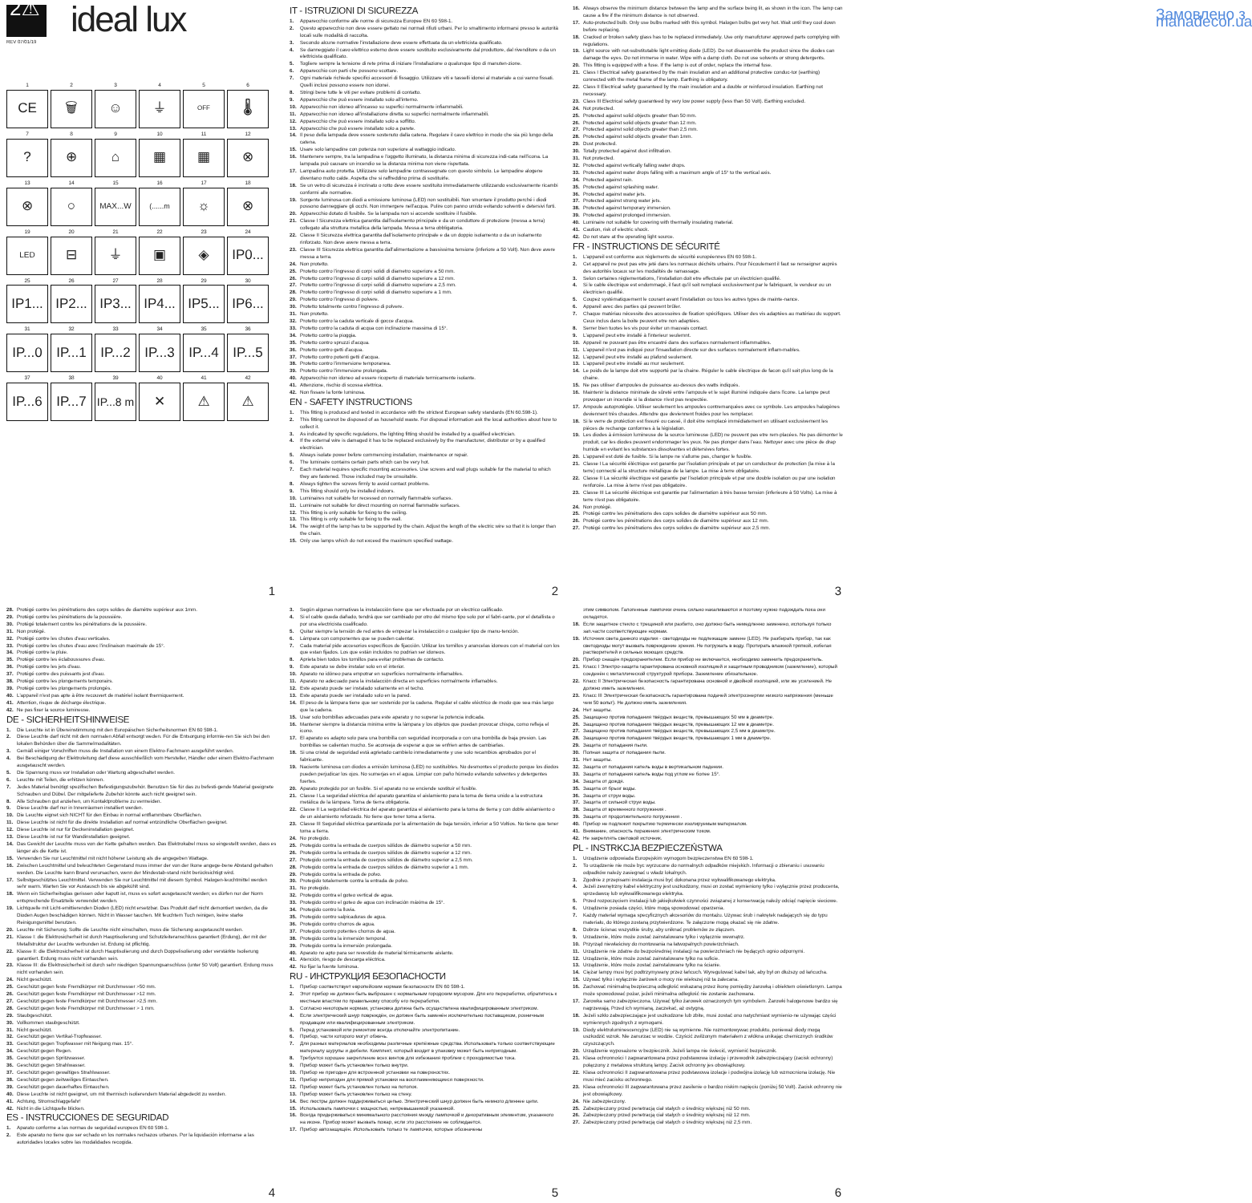2⚠
REV 07/01/19
ideal lux
1
CE
2
🗑
3
☺
4
⏚
5
OFF
6
🌡
7
?
8
⊕
9
⌂
10
▦
11
▦
12
⊗
13
⊗
14
○
15
MAX...W
16
(......m
17
☼
18
⊗
19
LED
20
⊟
21
⏚
22
▣
23
◈
24
IP0...
25
IP1...
26
IP2...
27
IP3...
28
IP4...
29
IP5...
30
IP6...
31
IP...0
32
IP...1
33
IP...2
34
IP...3
35
IP...4
36
IP...5
37
IP...6
38
IP...7
39
IP...8 m
40
✕
41
⚠
42
⚠
1
IT - ISTRUZIONI DI SICUREZZA
1. Apparecchio conforme alle norme di sicurezza Europee EN 60 598-1.
2. Questo apparecchio non deve essere gettato nei normali rifiuti urbani. Per lo smaltimento informarsi presso le autorità locali sulle modalità di raccolta.
3. Secondo alcune normative l'installazione deve essere effettuata da un elettricista qualificato.
4. Se danneggiato il cavo elettrico esterno deve essere sostituito esclusivamente dal produttore, dal rivenditore o da un elettricista qualificato.
5. Togliere sempre la tensione di rete prima di iniziare l'installazione o qualunque tipo di manuten-zione.
6. Apparecchio con parti che possono scottare.
7. Ogni materiale richiede specifici accessori di fissaggio. Utilizzare viti e tasselli idonei al materiale a cui vanno fissati. Quelli inclusi possono essere non idonei.
8. Stringi bene tutte le viti per evitare problemi di contatto.
9. Apparecchio che può essere installato solo all'interno.
10. Apparecchio non idoneo all'incasso su superfici normalmente infiammabili.
11. Apparecchio non idoneo all'installazione diretta su superfici normalmente infiammabili.
12. Apparecchio che può essere installato solo a soffitto.
13. Apparecchio che può essere installato solo a parete.
14. Il peso della lampada deve essere sostenuto dalla catena. Regolare il cavo elettrico in modo che sia più lungo della catena.
15. Usare solo lampadine con potenza non superiore al wattaggio indicato.
16. Mantenere sempre, tra la lampadina e l'oggetto illuminato, la distanza minima di sicurezza indi-cata nell'icona. La lampada può causare un incendio se la distanza minima non viene rispettata.
17. Lampadina auto protetta. Utilizzare solo lampadine contrassegnate con questo simbolo. Le lampadine alogene diventano molto calde. Aspetta che si raffreddino prima di sostituirle.
18. Se un vetro di sicurezza è incrinato o rotto deve essere sostituito immediatamente utilizzando esclusivamente ricambi conformi alle normative.
19. Sorgente luminosa con diodi a emissione luminosa (LED) non sostituibili. Non smontare il prodotto perché i diodi possono danneggiare gli occhi. Non immergere nell'acqua. Pulire con panno umido evitando solventi e detersivi forti.
20. Apparecchio dotato di fusibile. Se la lampada non si accende sostituire il fusibile.
21. Classe I Sicurezza elettrica garantita dall'isolamento principale e da un conduttore di protezione (messa a terra) collegato alla struttura metallica della lampada. Messa a terra obbligatoria.
22. Classe II Sicurezza elettrica garantita dall'isolamento principale e da un doppio isolamento o da un isolamento rinforzato. Non deve avere messa a terra.
23. Classe III Sicurezza elettrica garantita dall'alimentazione a bassissima tensione (inferiore a 50 Volt). Non deve avere messa a terra.
24. Non protetto.
25. Protetto contro l'ingresso di corpi solidi di diametro superiore a 50 mm.
26. Protetto contro l'ingresso di corpi solidi di diametro superiore a 12 mm.
27. Protetto contro l'ingresso di corpi solidi di diametro superiore a 2,5 mm.
28. Protetto contro l'ingresso di corpi solidi di diametro superiore a 1 mm.
29. Protetto contro l'ingresso di polvere.
30. Protetto totalmente contro l'ingresso di polvere.
31. Non protetto.
32. Protetto contro la caduta verticale di gocce d'acqua.
33. Protetto contro la caduta di acqua con inclinazione massima di 15°.
34. Protetto contro la pioggia.
35. Protetto contro spruzzi d'acqua.
36. Protetto contro getti d'acqua.
37. Protetto contro potenti getti d'acqua.
38. Protetto contro l'immersione temporanea.
39. Protetto contro l'immersione prolungata.
40. Apparecchio non idoneo ad essere ricoperto di materiale termicamente isolante.
41. Attenzione, rischio di scossa elettrica.
42. Non fissare la fonte luminosa.
EN - SAFETY INSTRUCTIONS
1. This fitting is produced and tested in accordance with the strictest European safety standards (EN 60.598-1).
2. This fitting cannot be disposed of as household waste. For disposal information ask the local authorities about how to collect it.
3. As indicated by specific regulations, the lighting fitting should be installed by a qualified electrician.
4. If the external wire is damaged it has to be replaced exclusively by the manufacturer, distributor or by a qualified electrician.
5. Always isolate power before commencing installation, maintenance or repair.
6. The luminaire contains certain parts which can be very hot.
7. Each material requires specific mounting accessories. Use screws and wall plugs suitable for the material to which they are fastened. Those included may be unsuitable.
8. Always tighten the screws firmly to avoid contact problems.
9. This fitting should only be installed indoors.
10. Luminaires not suitable for recessed on normally flammable surfaces.
11. Luminaire not suitable for direct mounting on normal flammable surfaces.
12. This fitting is only suitable for fixing to the ceiling.
13. This fitting is only suitable for fixing to the wall.
14. The weight of the lamp has to be supported by the chain. Adjust the length of the electric wire so that it is longer than the chain.
15. Only use lamps which do not exceed the maximum specified wattage.
2
Замовлено з manadecor.ua
16. Always observe the minimum distance between the lamp and the surface being lit, as shown in the icon. The lamp can cause a fire if the minimum distance is not observed.
17. Auto-protected bulb. Only use bulbs marked with this symbol. Halogen bulbs get very hot. Wait until they cool down before replacing.
18. Cracked or broken safety glass has to be replaced immediately. Use only manufcturer approved parts complying with regulations.
19. Light source with not-substitutable light emitting diode (LED). Do not disassemble the product since the diodes can damage the eyes. Do not immerse in water. Wipe with a damp cloth. Do not use solvents or strong detergents.
20. This fitting is equipped with a fuse. If the lamp is out of order, replace the internal fuse.
21. Class I Electrical safety guaranteed by the main insulation and an additional protective conduc-tor (earthing) connected with the metal frame of the lamp. Earthing is obligatory.
22. Class II Electrical safety guaranteed by the main insulation and a double or reinforced insulation. Earthing not necessary.
23. Class III Electrical safety guaranteed by very low power supply (less than 50 Volt). Earthing excluded.
24. Not protected.
25. Protected against solid objects greater than 50 mm.
26. Protected against solid objects greater than 12 mm.
27. Protected against solid objects greater than 2,5 mm.
28. Protected against solid objects greater than 1mm.
29. Dust protected.
30. Totally protected against dust infiltration.
31. Not protected.
32. Protected against vertically falling water drops.
33. Protected against water drops falling with a maximum angle of 15° to the vertical axis.
34. Protected against rain.
35. Protected against splashing water.
36. Protected against water jets.
37. Protected against strong water jets.
38. Protected against temporary immersion.
39. Protected against prolonged immersion.
40. Luminaire not suitable for covering with thermally insulating material.
41. Caution, risk of electric shock.
42. Do not stare at the operating light source.
FR - INSTRUCTIONS DE SÉCURITÉ
1. L'appareil est conforme aux règlements de sécurité européennes EN 60 598-1.
2. Cet appareil ne peut pas etre jeté dans les normaux déchéts urbains. Pour l'écoulement il faut se renseigner auprès des autorités locaux sur les modalités de ramassage.
3. Selon certaines règlementations, l'installation doit etre effectuée par un électricien qualifié.
4. Si le cable électrique est endommagé, il faut qu'il soit remplacé exclusivement par le fabriquant, le vendeur ou un électricien qualifié.
5. Coupez systématiquement le courant avant l'installation ou tous les autres types de mainte-nance.
6. Appareil avec des parties qui peuvent brûler.
7. Chaque matériau nécessite des accessoires de fixation spécifiques. Utiliser des vis adaptées au matériau du support. Ceux inclus dans la boite peuvent etre non adaptées.
8. Serrer bien tuotes les vis pour éviter un mauvais contact.
9. L'appareil peut etre installé à l'interieur seulemnt.
10. Appareil ne pouvant pas être encastré dans des surfaces normalement inflammables.
11. L'appareil n'est pas indiqué pour l'insasllation directe sur des surfaces normalement inflam-mables.
12. L'appareil peut etre installé au plafond seulement.
13. L'appareil peut etre installé au mur seulement.
14. Le poids de la lampe doit etre supporté par la chaine. Réguler le cable électrique de facon qu'il soit plus long de la chaine.
15. Ne pas utiliser d'ampoules de puissance au-dessus des watts indiqués.
16. Maintenir la distance minimale de sûreté entre l'ampoule et le sujet illuminé indiquée dans l'icone. La lampe peut provoquer un incendie si la distance n'est pas respectée.
17. Ampoule autoprotégée. Utiliser seulement les ampoules contremarquées avec ce symbole. Les ampoules halogènes deviennent très chaudes. Attendre que deviennent froides pour les remplacer.
18. Si le verre de protéction est fissuré ou cassé, il doit étre remplacé immédiatement en utilisant exclusivement les pièces de rechange conformes à la législation.
19. Les diodes à émission lumineuse de la source lumineuse (LED) ne peuvent pas etre rem-placées. Ne pas démonter le produit, car les diodes peuvent endommager les yeux. Ne pas plonger dans l'eau. Nettoyer avec une pièce de drap humide en evitant les substances dissolvantes et détersives fortes.
20. L'appareil est doté de fusible. Si la lampe ne s'allume pas, changer le fusible.
21. Classe I La sécurité éléctrique est garantie par l'isolation principale et par un conducteur de protection (la mise à la terre) connecté al la structure métallique de la lampe. La mise à terre obligatoire.
22. Classe II La sécurité électrique est garantie par l'isolation principale et par une double isolation ou par une isolation renforcée. La mise à terre n'est pas obligatoire.
23. Classe III La sécurité éléctrique est garantie par l'alimentation à très basse tension (inferieure à 50 Volts). La mise à terre n'est pas obligatoire.
24. Non protégé.
25. Protégé contre les pénétrations des cops solides de diamètre supérieur aux 50 mm.
26. Protégé contre les pénétrations des corps solides de diamètre supérieur aux 12 mm.
27. Protégé contre les pénétrations des corps solides de diamètre supérieur aux 2,5 mm.
3
28. Protégé contre les pénétrations des corps soldes de diamètre supérieur aux 1mm.
29. Protégé contre les pénétrations de la poussière.
30. Protégé totalement contre les pénétrations de la poussière.
31. Non protégé.
32. Protégé contre les chutes d'eau verticales.
33. Protégé contre les chutes d'eau avec l'inclinaison maximale de 15°.
34. Protégé contre la pluie.
35. Protégé contre les éclaboussures d'eau.
36. Protégé contre les jets d'eau.
37. Protégé contre des puissants jest d'eau.
38. Protégé contre les plongements temporairs.
39. Protégé contre les plongements prolongés.
40. L'appareil n'est pas apte à être recouvert de matériel isolant thermiquement.
41. Attention, risque de décharge électrique.
42. Ne pas fixer la source lumineuse.
DE - SICHERHEITSHINWEISE
1. Die Leuchte ist in Übereinstimmung mit den Europäischen Sicherheitsnormen EN 60 598-1.
2. Diese Leuchte darf nicht mit dem normalen Abfall entsorgt weden. Für die Entsorgung informie-ren Sie sich bei den lokalen Behörden über die Sammelmodalitäten.
3. Gemäß einiger Vorschriften muss die Installation von einem Elektro-Fachmann ausgeführt werden.
4. Bei Beschädigung der Elektroleitung darf diese ausschließlich vom Hersteller, Händler oder einem Elektro-Fachmann ausgetauscht werden.
5. Die Spannung muss vor Installation oder Wartung abgeschaltet werden.
6. Leuchte mit Teilen, die erhitzen können.
7. Jedes Material benötigt spezifischen Befestigungszubehör. Benutzen Sie für das zu befesti-gende Material geeignete Schrauben und Dübel. Der mitgelieferte Zubehör könnte auch nicht geeignet sein.
8. Alle Schrauben gut anziehen, um Kontaktprobleme zu vermeiden.
9. Diese Leuchte darf nur in Innenräumen installiert werden.
10. Die Leuchte eignet sich NICHT für den Einbau in normal entflammbare Oberflächen.
11. Diese Leuchte ist nicht für die direkte Installation auf normal entzündliche Oberflächen geeignet.
12. Diese Leuchte ist nur für Deckeninstallation geeignet.
13. Diese Leuchte ist nur für Wandinstallation geeignet.
14. Das Gewicht der Leuchte muss von der Kette gehalten werden. Das Elektrokabel muss so eingestellt werden, dass es länger als die Kette ist.
15. Verwenden Sie nur Leuchtmittel mit nicht höherer Leistung als die angegeben Wattage.
16. Zwischen Leuchtmittel und beleuchteten Gegenstand muss immer der von der Ikone angege-bene Abstand gehalten werden. Die Leuchte kann Brand verursachen, wenn der Mindestab-stand nicht berücksichtigt wird.
17. Selbstgeschütztes Leuchtmittel. Verwenden Sie nur Leuchtmittel mit diesem Symbol. Halogen-leuchtmittel werden sehr warm. Warten Sie vor Austausch bis sie abgekühlt sind.
18. Wenn ein Sicherheitsglas gerissen oder kaputt ist, muss es sofort ausgetauscht werden; es dürfen nur der Norm entsprechende Ersatzteile verwendet werden.
19. Lichtquelle mit Licht-emittierenden Dioden (LED) nicht ersetzbar. Das Produkt darf nicht demontiert werden, da die Dioden Augen beschädigen können. Nicht in Wasser tauchen. Mit feuchtem Tuch reinigen, keine starke Reinigungsmittel benutzen.
20. Leuchte mit Sicherung. Sollte die Leuchte nicht einschalten, muss die Sicherung ausgetauscht werden.
21. Klasse I: die Elektrosicherheit ist durch Hauptisolierung und Schutzleiteranschluss garantiert (Erdung), der mit der Metallstruktur der Leuchte verbunden ist. Erdung ist pflichtig.
22. Klasse II: die Elektrosicherheit ist durch Hauptisolierung und durch Doppelisolierung oder verstärkte Isolierung garantiert. Erdung muss nicht vorhanden sein.
23. Klasse III: die Elektrosicherheit ist durch sehr niedrigen Spannungsanschluss (unter 50 Volt) garantiert. Erdung muss nicht vorhanden sein.
24. Nicht geschützt.
25. Geschützt gegen feste Fremdkörper mit Durchmesser >50 mm.
26. Geschützt gegen feste Fremdkörper mit Durchmesser >12 mm.
27. Geschützt gegen feste Fremdkörper mit Durchmesser >2,5 mm.
28. Geschützt gegen feste Fremdkörper mit Durchmesser > 1 mm.
29. Staubgeschützt.
30. Vollkommen staubgeschützt.
31. Nicht geschützt.
32. Geschützt gegen Vertikal-Tropfwasser.
33. Geschützt gegen Tropfwasser mit Neigung max. 15°.
34. Geschützt gegen Regen.
35. Geschützt gegen Spritzwasser.
36. Geschützt gegen Strahlwasser.
37. Geschützt gegen gewaltiges Strahlwasser.
38. Geschützt gegen zeitweiliges Eintauchen.
39. Geschützt gegen dauerhaftes Eintauchen.
40. Diese Leuchte ist nicht geeignet, um mit thermisch isolierendem Material abgedeckt zu werden.
41. Achtung, Stromschlaggefahr!
42. Nicht in die Lichtquelle blicken.
ES - INSTRUCCIONES DE SEGURIDAD
1. Aparato conforme a las normas de seguridad europeos EN 60 598-1.
2. Este aparato no tiene que ser echado en los normales rechazos urbanos. Por la liquidación informarse a las autoridades locales sobre las modalidades recogida.
4
3. Según algunas normativas la instalacción tiene que ser efectuada por un electrico calificado.
4. Si el cable queda dañado, tendrá que ser cambiado por otro del mismo tipo solo por el fabri-cante, por el detallista o por una electricista cualificado.
5. Quitar siempre la tensión de red antes de empezar la instalacción o cualquier tipo de manu-tención.
6. Lámpara con componentes que se pueden calentar.
7. Cada material pide accesorios específicos de fijacción. Utilizar los tornillos y arancelas idoneos con el material con los que estan fijados. Los que están incluidos no podrian ser idoneos.
8. Aprieta bien todos los tornillos para evitar problemas de contacto.
9. Este aparato se debe instalar solo en el interior.
10. Aparato no idóneo para empotrar en superficies normalmente inflamables.
11. Aparato no adecuado para la instalacción directa en superficies normalmente inflamables.
12. Este aparato puede ser instalado solamente en el techo.
13. Este aparato puede ser instalado solo en la pared.
14. El peso de la lámpara tiene que ser sostenido por la cadena. Regular el cable eléctrico de modo que sea más largo que la cadena.
15. Usar solo bombillas adecuadas para este aparato y no superar la potencia indicada.
16. Mantener siempre la distancia minima entre la lámpara y los objetos que puedan provocar chispa, como refleja el icono.
17. El aparato es adapto solo para una bombilla con seguridad incorporada o con una bombilla de baja presion. Las bombillas se calientan mucho. Se aconseja de esperar a que se enfrien antes de cambiarlas.
18. Si una cristal de seguridad está agrietado cambielo inmediatamente y use solo recambios aprobados por el fabricante.
19. Naciente luminosa con diodos a emisión luminosa (LED) no sustituibles. No desmontes el producto porque los diodos pueden perjudicar los ojos. No sumerjas en el agua. Limpiar con paño húmedo evitando solventes y detergentes fuertes.
20. Aparato protegido por un fusible. Si el aparato no se enciende sostituir el fusible.
21. Classe I La seguridad eléctrica del aparato garantiza el aislamiento para la toma de tierra unido a la estructura metálica de la lámpara. Toma de tierra obligatoria.
22. Classe II La seguridad eléctrica del aparato garantiza el aislamiento para la toma de tierra y con doble aislamiento o de un aislamiento reforzado. No tiene que tener toma a tierra.
23. Classe III Seguridad eléctrica garantizada por la alimentación de baja tensión, inferior a 50 Voltios. No tiene que tener toma a tierra.
24. No protegido.
25. Protegido contra la entrada de cuerpos sòlidos de diámetro superior a 50 mm.
26. Protegido contra la entrada de cuerpos sòlidos de diámetro superior a 12 mm.
27. Protegido contra la entrada de cuerpos sòlidos de diámetro superior a 2,5 mm.
28. Protegido contra la entrada de cuerpos sòlidos de diámetro superior a 1 mm.
29. Protegido contra la entrada de polvo.
30. Protegido totalemente contra la entrada de polvo.
31. No protegido.
32. Protegido contra el goteo vertical de agua.
33. Protegido contro el goteo de agua con inclinación máxima de 15°.
34. Protegido contro la lluvia.
35. Protegido contro salpicaduras de agua.
36. Protegido contro chorros de agua.
37. Protegido contro potentes chorros de agua.
38. Protegido contra la inmersión temporal.
39. Protegido contra la inmersión prolongada.
40. Aparato no apto para ser revestido de material térmicamente aislante.
41. Atención, riesgo de descarga eléctrica.
42. No fijar la fuente luminosa.
RU - ИНСТРУКЦИЯ БЕЗОПАСНОСТИ
1. Прибор соответствует европейским нормам безопасности EN 60 598-1.
2. Этот прибор не должен быть выброшен с нормальным городским мусором. Для его переработки, обратитесь к местным властям по правильному способу его переработки.
3. Согласно некоторым нормам, установка должна быть осуществлена квалифицированным электриком.
4. Если электрический шнур повреждён, он должен быть заменён исключительно поставщиком, розничным продавцом или квалифицированным электриком.
5. Перед установкой или ремонтом всегда отключайте электропитание.
6. Прибор, части которого могут обжечь.
7. Для разных материалов необходимы различные крепёжные средства. Использовать только соответствующие материалу шурупы и дюбели. Комплект, который входит в упаковку может быть непригодным.
8. Требуется хорошее закрепление всех винтов для избежания проблем с проходимостью тока.
9. Прибор может быть установлен только внутри.
10. Прибор не пригоден для встроенной установки на поверхностях.
11. Прибор непригоден для прямой установки на воспламеняющиеся поверхности.
12. Прибор может быть установлен только на потолок.
13. Прибор может быть установлен только на стену.
14. Вес люстры должен поддерживаться цепью. Электрический шнур должен быть немного длиннее цепи.
15. Использовать лампочки с мощностью, непревышаемой указанной.
16. Всегда придерживаться минимального расстояния между лампочкой и декоративным элементом, указанного на иконе. Прибор может вызвать пожар, если это расстояние не соблюдается.
17. Прибор автозащищён. Использовать только те лампочки, которые обозначены
5
этим символом. Галогенные лампочки очень сильно накаливаются и поэтому нужно подождать пока они охладятся.
18. Если защитное стекло с трещиной или разбито, оно должно быть немедленно заменено, используя только зап.части соответствующие нормам.
19. Источник света данного изделия - светодиоды не подлежащие замене (LED). Не разбирать прибор, так как светодиоды могут вызвать повреждение зрения. Не погружать в воду. Протирать влажной тряпкой, избегая растворителей и сильных моющих средств.
20. Прибор снащён предохранителем. Если прибор не включается, необходимо заменить предохранитель.
21. Класс I Электро-защита гарантирована основной изоляцией и защитным проводником (заземление), который соеденён с металлической структурой прибора. Заземление обязательное.
22. Класс II Электрическая безопасность гарантирована основной и двойной изоляцией, или же усилениeй. Не должно иметь заземления.
23. Класс III Электрическая безопасность гарантирована подачей электроэнергии низкого напряжения (меньше чем 50 вольт). Не должно иметь заземления.
24. Нет защиты.
25. Защищено против попадания твёрдых веществ, превышающих 50 мм в диаметре.
26. Защищено против попадания твёрдых веществ, превышающих 12 мм в диаметре.
27. Защищено против попадания твёрдых веществ, превышающих 2,5 мм в диаметре.
28. Защищено против попадания твёрдых веществ, превышающих 1 мм в диаметре.
29. Защита от попадания пыли.
30. Полная защита от попадания пыли.
31. Нет защиты.
32. Защита от попадания капель воды в вертикальном падении.
33. Защита от попадания капель воды под углом не более 15°.
34. Защита от дождя.
35. Защита от брызг воды.
36. Защита от струи воды.
37. Защита от сильной струи воды.
38. Защита от временного погружения .
39. Защита от продолжительного погружения .
40. Прибор не подлежит покрытию термически изолируемым материалом.
41. Внимание, опасность поражения электрическим током.
42. Не закреплять световой источник.
PL - INSTRKCJA BEZPIECZEŃSTWA
1. Urządzenie odpowiada Europejskim wymogom bezpieczenstwa EN 60 598-1.
2. To urządzenie nie może byc wyrzucone do normalnych odpadków miejskich. Informacji o zbieraniu i usuwaniu odpadków należy zasiegnać u władz lokalnych.
3. Zgodnie z przepisami instalacja musi być dokonana przez wykwalifikowanego elektryka.
4. Jeżeli zewnętrzny kabel elektryczny jest uszkodzony, musi on zostać wymieniony tylko i wyłącznie przez producenta, sprzedawcę lub wykwalifikowanego elektryka.
5. Przed rozpoczęciem instalacji lub jakiejkolwiek czynności związanej z konserwacją należy odciąć napięcie sieciowe.
6. Urządzenie posiada części, które mogą spowodować oparzenia.
7. Każdy materiał wymaga specyficznych akcesoriów do montażu. Używac śrub i nakrętek nadających się do typu materiału, do którego zostaną przytwierdzone. Te załączone mogą okazać się nie zdatne.
8. Dobrze ścisnac wszystkie śruby, aby uniknać problemów ze złączem.
9. Urzadzenie, które może zostać zainstalowane tylko i wyłącznie wewnątrz.
10. Przyrząd niewłaściwy do montowania na łatwopalnych powierzchniach.
11. Urządzenie nie zdatne do bezpośredniej instalacji na powierzchniach nie będących ognio odpornymi.
12. Urządzenie, które może zostać zainstalowane tylko na suficie.
13. Urządzenie, które może zostać zainstalowane tylko na ścianie.
14. Ciężar lampy musi być podtrzymywany przez łańcuch. Wyregulować kabel tak, aby był on dłuższy od łańcucha.
15. Używać tylko i wyłącznie żarówek o mocy nie wiekszej niż ta zalecana.
16. Zachować minimalną bezpieczną odległość wskazaną przez ikonę pomiędzy żarowką i obiektem oświetlonym. Lampa może spowodować pożar, jeżeli minimalna odległość nie zostanie zachowana.
17. Żarowka samo zabezpieczona. Używać tylko żarowek oznaczonych tym symbolem. Żarowki halogenowe bardzo się nagrzewają. Przed ich wymianą, zaczekać, aż ostygną.
18. Jeżeli szkło zabezpieczające jest uszkodzone lub zbite, musi zostać ono natychmiast wymienio-ne używając części wymiennych zgodnych z wymogami.
19. Diody elektroluminescencyjne (LED) nie są wymienne. Nie rozmontowywac produktu, ponieważ diody mogą uszkodzić wzrok. Nie zanurzac w wodzie. Czyścić zwilżonym materiałem z włókna unikając chemicznych środków czyszczących.
20. Urządzenie wyposażone w bezpiecznik. Jeżeli lampa nie świecić, wymienić bezpiecznik.
21. Klasa ochronności I zagwarantowana przez podstawowa izolację i przewodnik zabezpieczający (zacisk ochronny) połączony z metalowa strukturą lampy. Zacisk ochronny jes obowiązkowy.
22. Klasa ochronności II zagwarantowana przez podstawowa izolacje i podwójna izolację lub wzmocniona izolację. Nie musi mieć zacisku ochronnego.
23. Klasa ochronności III zagwarantowana przez zasilenie o bardzo niskim napięciu (poniżej 50 Volt). Zacisk ochronny nie jest obowiązkowy.
24. Nie zabezpieczony.
25. Zabezpieczony przed penetracją ciał stałych o średnicy większej niż 50 mm.
26. Zabezpieczony przed penetracją ciał stałych o średnicy większej niż 12 mm.
27. Zabezpieczony przed penetracją ciał stałych o średnicy większej niż 2,5 mm.
6